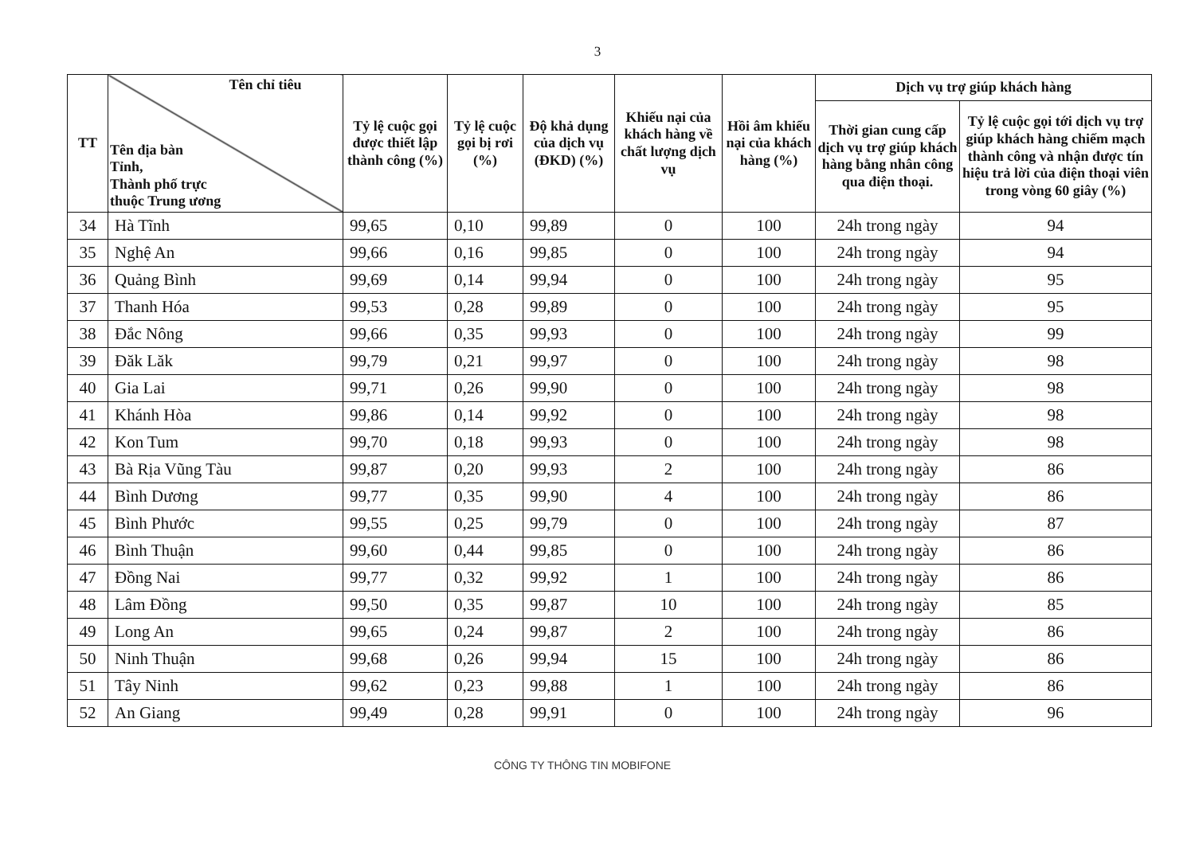3
| TT | Tên chỉ tiêu Tên địa bàn Tỉnh, Thành phố trực thuộc Trung ương | Tỷ lệ cuộc gọi được thiết lập thành công (%) | Tỷ lệ cuộc gọi bị rơi (%) | Độ khả dụng của dịch vụ (ĐKD) (%) | Khiếu nại của khách hàng về chất lượng dịch vụ | Hồi âm khiếu nại của khách hàng (%) | Dịch vụ trợ giúp khách hàng | |
| --- | --- | --- | --- | --- | --- | --- | --- | --- |
| | | | | | | | Thời gian cung cấp dịch vụ trợ giúp khách hàng bằng nhân công qua điện thoại. | Tỷ lệ cuộc gọi tới dịch vụ trợ giúp khách hàng chiếm mạch thành công và nhận được tín hiệu trả lời của điện thoại viên trong vòng 60 giây (%) |
| 34 | Hà Tĩnh | 99,65 | 0,10 | 99,89 | 0 | 100 | 24h trong ngày | 94 |
| 35 | Nghệ An | 99,66 | 0,16 | 99,85 | 0 | 100 | 24h trong ngày | 94 |
| 36 | Quảng Bình | 99,69 | 0,14 | 99,94 | 0 | 100 | 24h trong ngày | 95 |
| 37 | Thanh Hóa | 99,53 | 0,28 | 99,89 | 0 | 100 | 24h trong ngày | 95 |
| 38 | Đắc Nông | 99,66 | 0,35 | 99,93 | 0 | 100 | 24h trong ngày | 99 |
| 39 | Đăk Lăk | 99,79 | 0,21 | 99,97 | 0 | 100 | 24h trong ngày | 98 |
| 40 | Gia Lai | 99,71 | 0,26 | 99,90 | 0 | 100 | 24h trong ngày | 98 |
| 41 | Khánh Hòa | 99,86 | 0,14 | 99,92 | 0 | 100 | 24h trong ngày | 98 |
| 42 | Kon Tum | 99,70 | 0,18 | 99,93 | 0 | 100 | 24h trong ngày | 98 |
| 43 | Bà Rịa Vũng Tàu | 99,87 | 0,20 | 99,93 | 2 | 100 | 24h trong ngày | 86 |
| 44 | Bình Dương | 99,77 | 0,35 | 99,90 | 4 | 100 | 24h trong ngày | 86 |
| 45 | Bình Phước | 99,55 | 0,25 | 99,79 | 0 | 100 | 24h trong ngày | 87 |
| 46 | Bình Thuận | 99,60 | 0,44 | 99,85 | 0 | 100 | 24h trong ngày | 86 |
| 47 | Đồng Nai | 99,77 | 0,32 | 99,92 | 1 | 100 | 24h trong ngày | 86 |
| 48 | Lâm Đồng | 99,50 | 0,35 | 99,87 | 10 | 100 | 24h trong ngày | 85 |
| 49 | Long An | 99,65 | 0,24 | 99,87 | 2 | 100 | 24h trong ngày | 86 |
| 50 | Ninh Thuận | 99,68 | 0,26 | 99,94 | 15 | 100 | 24h trong ngày | 86 |
| 51 | Tây Ninh | 99,62 | 0,23 | 99,88 | 1 | 100 | 24h trong ngày | 86 |
| 52 | An Giang | 99,49 | 0,28 | 99,91 | 0 | 100 | 24h trong ngày | 96 |
CÔNG TY THÔNG TIN MOBIFONE